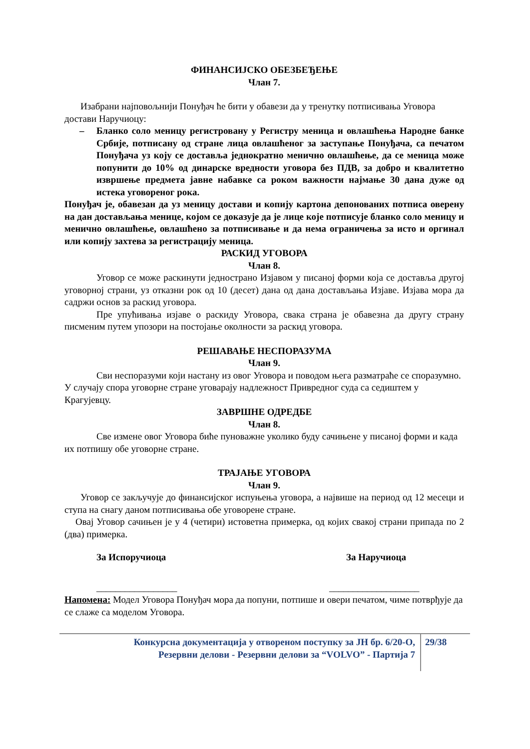ФИНАНСИЈСКО ОБЕЗБЕЂЕЊЕ
Члан 7.
Изабрани најповољнији Понуђач ће бити у обавези да у тренутку потписивања Уговора достави Наручиоцу:
– Бланко соло меницу регистровану у Регистру меница и овлашћења Народне банке Србије, потписану од стране лица овлашћеног за заступање Понуђача, са печатом Понуђача уз коју се доставља једнократно менично овлашћење, да се меница може попунити до 10% од динарске вредности уговора без ПДВ, за добро и квалитетно извршење предмета јавне набавке са роком важности најмање 30 дана дуже од истека уговореног рока.
Понуђач је, обавезан да уз меницу достави и копију картона депонованих потписа оверену на дан достављања менице, којом се доказује да је лице које потписује бланко соло меницу и менично овлашћење, овлашћено за потписивање и да нема ограничења за исто и оргинал или копију захтева за регистрацију меница.
РАСКИД УГОВОРА
Члан 8.
Уговор се може раскинути једнострано Изјавом у писаној форми која се доставља другој уговорној страни, уз отказни рок од 10 (десет) дана од дана достављања Изјаве. Изјава мора да садржи основ за раскид уговора.
Пре упућивања изјаве о раскиду Уговора, свака страна је обавезна да другу страну писменим путем упозори на постојање околности за раскид уговора.
РЕШАВАЊЕ НЕСПОРАЗУМА
Члан 9.
Сви неспоразуми који настану из овог Уговора и поводом њега разматраће се споразумно. У случају спора уговорне стране уговарају надлежност Привредног суда са седиштем у Крагујевцу.
ЗАВРШНЕ ОДРЕДБЕ
Члан 8.
Све измене овог Уговора биће пуноважне уколико буду сачињене у писаној форми и када их потпишу обе уговорне стране.
ТРАЈАЊЕ УГОВОРА
Члан 9.
Уговор се закључује до финансијског испуњења уговора, а највише на период од 12 месеци и ступа на снагу даном потписивања обе уговорене стране.
Овај Уговор сачињен је у 4 (четири) истоветна примерка, од којих свакој страни припада по 2 (два) примерка.
За Испоручиоца За Наручиоца
_________________ ___________________
Напомена: Модел Уговора Понуђач мора да попуни, потпише и овери печатом, чиме потврђује да се слаже са моделом Уговора.
Конкурсна документација у отвореном поступку за ЈН бр. 6/20-О,
Резервни делови - Резервни делови за “VOLVO” - Партија 7
29/38